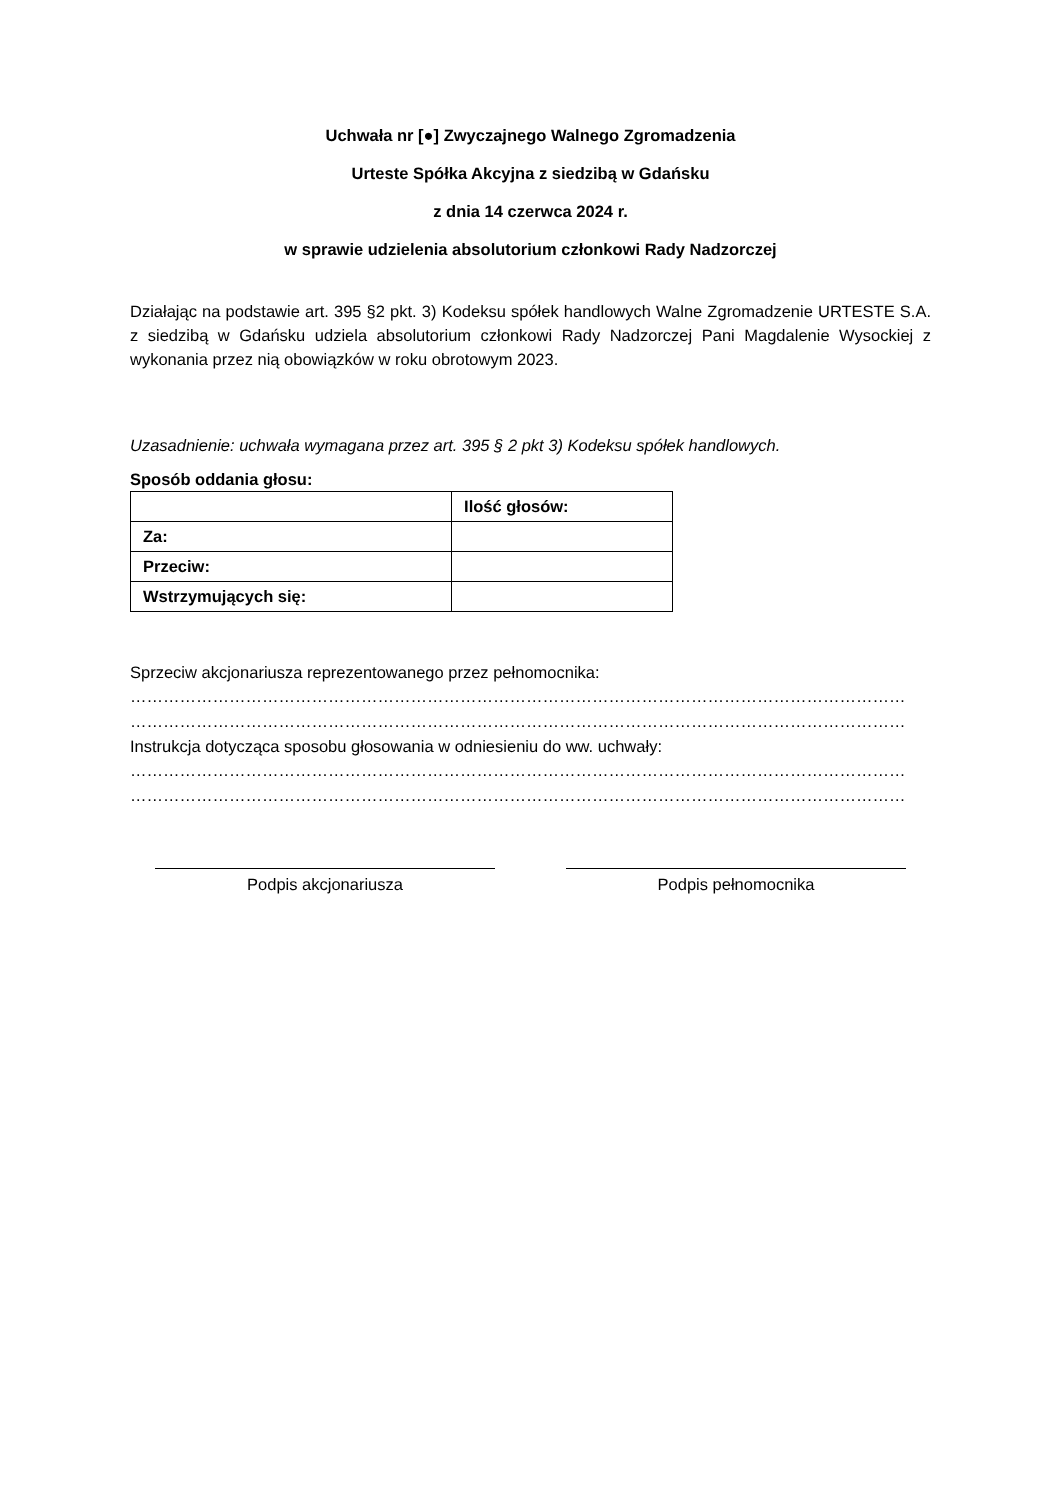Uchwała nr [●] Zwyczajnego Walnego Zgromadzenia
Urteste Spółka Akcyjna z siedzibą w Gdańsku
z dnia 14 czerwca 2024 r.
w sprawie udzielenia absolutorium członkowi Rady Nadzorczej
Działając na podstawie art. 395 §2 pkt. 3) Kodeksu spółek handlowych Walne Zgromadzenie URTESTE S.A. z siedzibą w Gdańsku udziela absolutorium członkowi Rady Nadzorczej Pani Magdalenie Wysockiej z wykonania przez nią obowiązków w roku obrotowym 2023.
Uzasadnienie: uchwała wymagana przez art. 395 § 2 pkt 3) Kodeksu spółek handlowych.
Sposób oddania głosu:
| | Ilość głosów: |
| Za: | |
| Przeciw: | |
| Wstrzymujących się: | |
Sprzeciw akcjonariusza reprezentowanego przez pełnomocnika:
……………………………………………………………………………………………………………………………
……………………………………………………………………………………………………………………………
Instrukcja dotycząca sposobu głosowania w odniesieniu do ww. uchwały:
……………………………………………………………………………………………………………………………
……………………………………………………………………………………………………………………………
Podpis akcjonariusza Podpis pełnomocnika